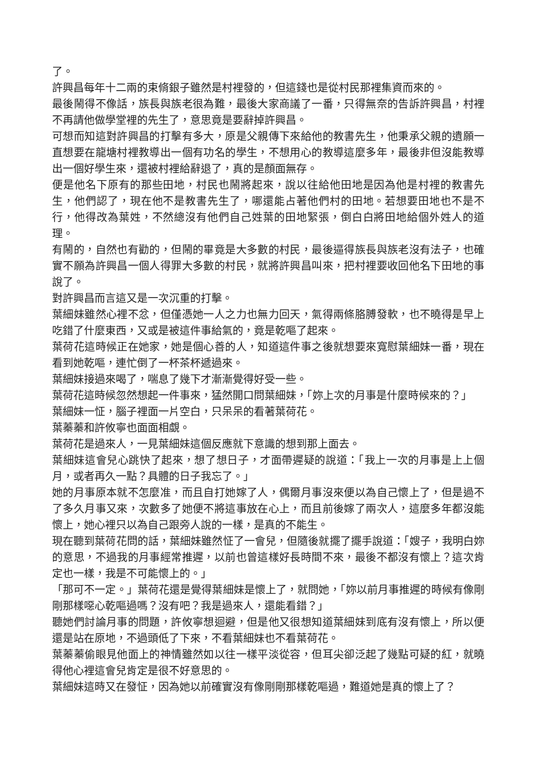了。
許興昌每年十二兩的束脩銀子雖然是村裡發的，但這錢也是從村民那裡集資而來的。
最後鬧得不像話，族長與族老很為難，最後大家商議了一番，只得無奈的告訴許興昌，村裡不再請他做學堂裡的先生了，意思竟是要辭掉許興昌。
可想而知這對許興昌的打擊有多大，原是父親傳下來給他的教書先生，他秉承父親的遺願一直想要在龍塘村裡教導出一個有功名的學生，不想用心的教導這麼多年，最後非但沒能教導出一個好學生來，還被村裡給辭退了，真的是顏面無存。
便是他名下原有的那些田地，村民也鬧將起來，說以往給他田地是因為他是村裡的教書先生，他們認了，現在他不是教書先生了，哪還能占著他們村的田地。若想要田地也不是不行，他得改為葉姓，不然總沒有他們自己姓葉的田地緊張，倒白白將田地給個外姓人的道理。
有鬧的，自然也有勸的，但鬧的畢竟是大多數的村民，最後逼得族長與族老沒有法子，也確實不願為許興昌一個人得罪大多數的村民，就將許興昌叫來，把村裡要收回他名下田地的事說了。
對許興昌而言這又是一次沉重的打擊。
葉細妹雖然心裡不忿，但僅憑她一人之力也無力回天，氣得兩條胳膊發軟，也不曉得是早上吃錯了什麼東西，又或是被這件事給氣的，竟是乾嘔了起來。
葉荷花這時候正在她家，她是個心善的人，知道這件事之後就想要來寬慰葉細妹一番，現在看到她乾嘔，連忙倒了一杯茶杯遞過來。
葉細妹接過來喝了，喘息了幾下才漸漸覺得好受一些。
葉荷花這時候忽然想起一件事來，猛然開口問葉細妹，「妳上次的月事是什麼時候來的？」
葉細妹一怔，腦子裡面一片空白，只呆呆的看著葉荷花。
葉蓁蓁和許攸寧也面面相覷。
葉荷花是過來人，一見葉細妹這個反應就下意識的想到那上面去。
葉細妹這會兒心跳快了起來，想了想日子，才面帶遲疑的說道：「我上一次的月事是上上個月，或者再久一點？具體的日子我忘了。」
她的月事原本就不怎麼准，而且自打她嫁了人，偶爾月事沒來便以為自己懷上了，但是過不了多久月事又來，次數多了她便不將這事放在心上，而且前後嫁了兩次人，這麼多年都沒能懷上，她心裡只以為自己跟旁人說的一樣，是真的不能生。
現在聽到葉荷花問的話，葉細妹雖然怔了一會兒，但隨後就擺了擺手說道：「嫂子，我明白妳的意思，不過我的月事經常推遲，以前也曾這樣好長時間不來，最後不都沒有懷上？這次肯定也一樣，我是不可能懷上的。」
「那可不一定。」葉荷花還是覺得葉細妹是懷上了，就問她，「妳以前月事推遲的時候有像剛剛那樣噁心乾嘔過嗎？沒有吧？我是過來人，還能看錯？」
聽她們討論月事的問題，許攸寧想迴避，但是他又很想知道葉細妹到底有沒有懷上，所以便還是站在原地，不過頭低了下來，不看葉細妹也不看葉荷花。
葉蓁蓁偷眼見他面上的神情雖然如以往一樣平淡從容，但耳尖卻泛起了幾點可疑的紅，就曉得他心裡這會兒肯定是很不好意思的。
葉細妹這時又在發怔，因為她以前確實沒有像剛剛那樣乾嘔過，難道她是真的懷上了？